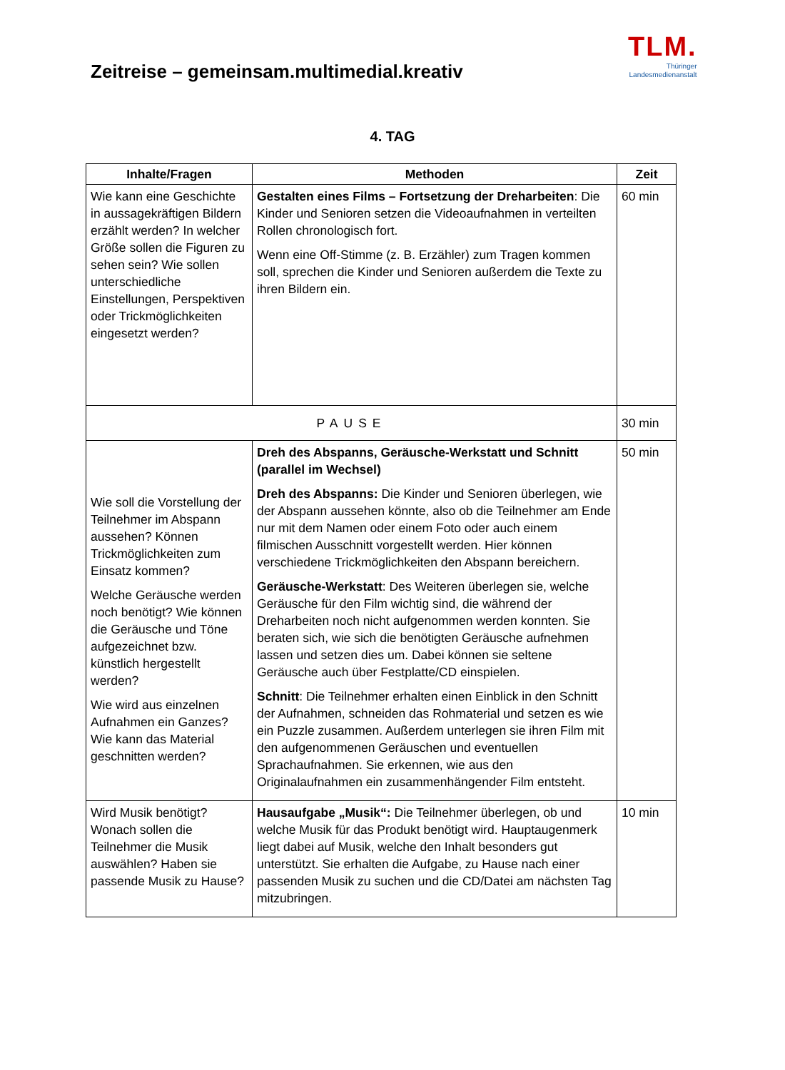Zeitreise – gemeinsam.multimedial.kreativ
TLM.
Thüringer
Landesmedienanstalt
4. TAG
| Inhalte/Fragen | Methoden | Zeit |
| --- | --- | --- |
| Wie kann eine Geschichte in aussagekräftigen Bildern erzählt werden? In welcher Größe sollen die Figuren zu sehen sein? Wie sollen unterschiedliche Einstellungen, Perspektiven oder Trickmöglichkeiten eingesetzt werden? | Gestalten eines Films – Fortsetzung der Dreharbeiten : Die Kinder und Senioren setzen die Videoaufnahmen in verteilten Rollen chronologisch fort. Wenn eine Off-Stimme (z. B. Erzähler) zum Tragen kommen soll, sprechen die Kinder und Senioren außerdem die Texte zu ihren Bildern ein. | 60 min |
| PAUSE | | 30 min |
| Wie soll die Vorstellung der Teilnehmer im Abspann aussehen? Können Trickmöglichkeiten zum Einsatz kommen? Welche Geräusche werden noch benötigt? Wie können die Geräusche und Töne aufgezeichnet bzw. künstlich hergestellt werden? Wie wird aus einzelnen Aufnahmen ein Ganzes? Wie kann das Material geschnitten werden? | Dreh des Abspanns, Geräusche-Werkstatt und Schnitt (parallel im Wechsel) Dreh des Abspanns: Die Kinder und Senioren überlegen, wie der Abspann aussehen könnte, also ob die Teilnehmer am Ende nur mit dem Namen oder einem Foto oder auch einem filmischen Ausschnitt vorgestellt werden. Hier können verschiedene Trickmöglichkeiten den Abspann bereichern. Geräusche-Werkstatt : Des Weiteren überlegen sie, welche Geräusche für den Film wichtig sind, die während der Dreharbeiten noch nicht aufgenommen werden konnten. Sie beraten sich, wie sich die benötigten Geräusche aufnehmen lassen und setzen dies um. Dabei können sie seltene Geräusche auch über Festplatte/CD einspielen. Schnitt : Die Teilnehmer erhalten einen Einblick in den Schnitt der Aufnahmen, schneiden das Rohmaterial und setzen es wie ein Puzzle zusammen. Außerdem unterlegen sie ihren Film mit den aufgenommenen Geräuschen und eventuellen Sprachaufnahmen. Sie erkennen, wie aus den Originalaufnahmen ein zusammenhängender Film entsteht. | 50 min |
| Wird Musik benötigt? Wonach sollen die Teilnehmer die Musik auswählen? Haben sie passende Musik zu Hause? | Hausaufgabe „Musik“: Die Teilnehmer überlegen, ob und welche Musik für das Produkt benötigt wird. Hauptaugenmerk liegt dabei auf Musik, welche den Inhalt besonders gut unterstützt. Sie erhalten die Aufgabe, zu Hause nach einer passenden Musik zu suchen und die CD/Datei am nächsten Tag mitzubringen. | 10 min |